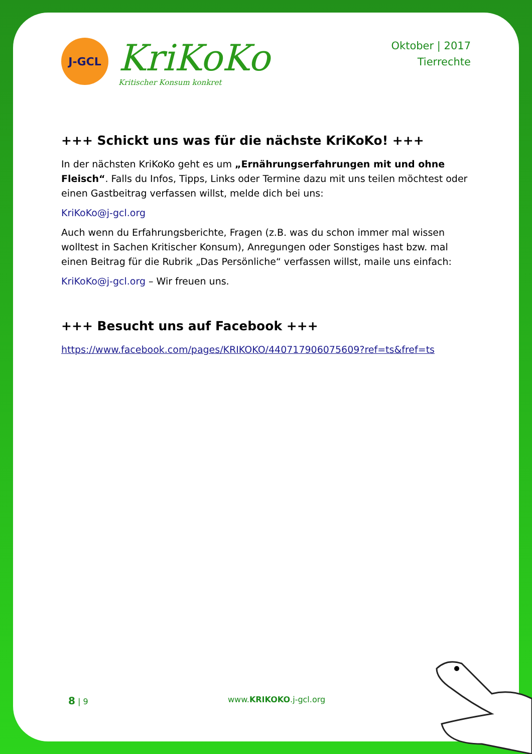J-GCL
KriKoKo
Kritischer Konsum konkret
Oktober | 2017
Tierrechte
+++ Schickt uns was für die nächste KriKoKo! +++
In der nächsten KriKoKo geht es um „Ernährungserfahrungen mit und ohne Fleisch“. Falls du Infos, Tipps, Links oder Termine dazu mit uns teilen möchtest oder einen Gastbeitrag verfassen willst, melde dich bei uns:
KriKoKo@j-gcl.org
Auch wenn du Erfahrungsberichte, Fragen (z.B. was du schon immer mal wissen wolltest in Sachen Kritischer Konsum), Anregungen oder Sonstiges hast bzw. mal einen Beitrag für die Rubrik „Das Persönliche“ verfassen willst, maile uns einfach:
KriKoKo@j-gcl.org – Wir freuen uns.
+++ Besucht uns auf Facebook +++
https://www.facebook.com/pages/KRIKOKO/440717906075609?ref=ts&fref=ts
8 | 9 www.KRIKOKO.j-gcl.org